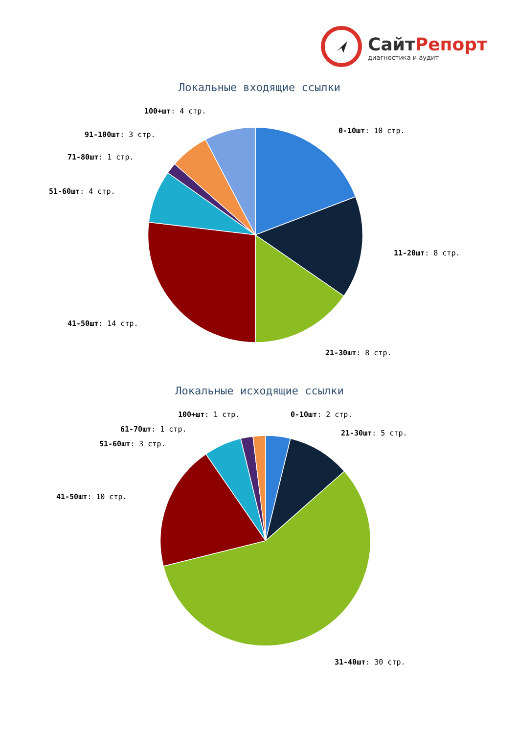СайтРепорт
диагностика и аудит
Локальные входящие ссылки
100+шт: 4 стр.
0-10шт: 10 стр.
91-100шт: 3 стр.
71-80шт: 1 стр.
51-60шт: 4 стр.
11-20шт: 8 стр.
41-50шт: 14 стр.
21-30шт: 8 стр.
Локальные исходящие ссылки
100+шт: 1 стр. 0-10шт: 2 стр.
61-70шт: 1 стр. 21-30шт: 5 стр.
51-60шт: 3 стр.
41-50шт: 10 стр.
31-40шт: 30 стр.